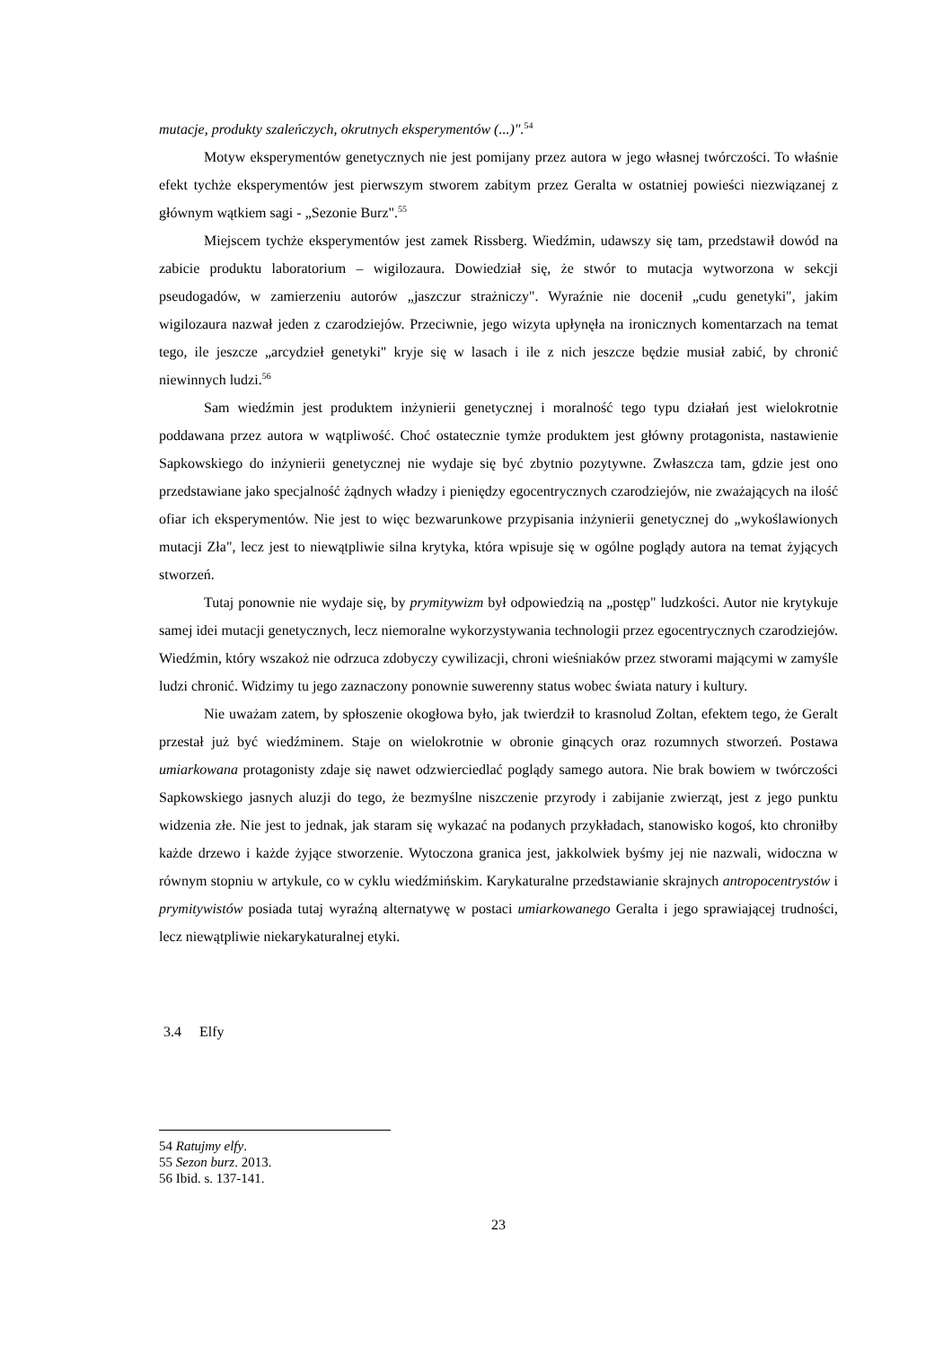mutacje, produkty szaleńczych, okrutnych eksperymentów (...)".<sup>54</sup>
Motyw eksperymentów genetycznych nie jest pomijany przez autora w jego własnej twórczości. To właśnie efekt tychże eksperymentów jest pierwszym stworem zabitym przez Geralta w ostatniej powieści niezwiązanej z głównym wątkiem sagi - „Sezonie Burz".<sup>55</sup>
Miejscem tychże eksperymentów jest zamek Rissberg. Wiedźmin, udawszy się tam, przedstawił dowód na zabicie produktu laboratorium – wigilozaura. Dowiedział się, że stwór to mutacja wytworzona w sekcji pseudogadów, w zamierzeniu autorów „jaszczur strażniczy". Wyraźnie nie docenił „cudu genetyki", jakim wigilozaura nazwał jeden z czarodziejów. Przeciwnie, jego wizyta upłynęła na ironicznych komentarzach na temat tego, ile jeszcze „arcydzieł genetyki" kryje się w lasach i ile z nich jeszcze będzie musiał zabić, by chronić niewinnych ludzi.<sup>56</sup>
Sam wiedźmin jest produktem inżynierii genetycznej i moralność tego typu działań jest wielokrotnie poddawana przez autora w wątpliwość. Choć ostatecznie tymże produktem jest główny protagonista, nastawienie Sapkowskiego do inżynierii genetycznej nie wydaje się być zbytnio pozytywne. Zwłaszcza tam, gdzie jest ono przedstawiane jako specjalność żądnych władzy i pieniędzy egocentrycznych czarodziejów, nie zważających na ilość ofiar ich eksperymentów. Nie jest to więc bezwarunkowe przypisania inżynierii genetycznej do „wykoślawionych mutacji Zła", lecz jest to niewątpliwie silna krytyka, która wpisuje się w ogólne poglądy autora na temat żyjących stworzeń.
Tutaj ponownie nie wydaje się, by prymitywizm był odpowiedzią na „postęp" ludzkości. Autor nie krytykuje samej idei mutacji genetycznych, lecz niemoralne wykorzystywania technologii przez egocentrycznych czarodziejów. Wiedźmin, który wszakoż nie odrzuca zdobyczy cywilizacji, chroni wieśniaków przez stworami mającymi w zamyśle ludzi chronić. Widzimy tu jego zaznaczony ponownie suwerenny status wobec świata natury i kultury.
Nie uważam zatem, by spłoszenie okogłowa było, jak twierdził to krasnolud Zoltan, efektem tego, że Geralt przestał już być wiedźminem. Staje on wielokrotnie w obronie ginących oraz rozumnych stworzeń. Postawa umiarkowana protagonisty zdaje się nawet odzwierciedlać poglądy samego autora. Nie brak bowiem w twórczości Sapkowskiego jasnych aluzji do tego, że bezmyślne niszczenie przyrody i zabijanie zwierząt, jest z jego punktu widzenia złe. Nie jest to jednak, jak staram się wykazać na podanych przykładach, stanowisko kogoś, kto chroniłby każde drzewo i każde żyjące stworzenie. Wytoczona granica jest, jakkolwiek byśmy jej nie nazwali, widoczna w równym stopniu w artykule, co w cyklu wiedźmińskim. Karykaturalne przedstawianie skrajnych antropocentrystów i prymitywistów posiada tutaj wyraźną alternatywę w postaci umiarkowanego Geralta i jego sprawiającej trudności, lecz niewątpliwie niekarykaturalnej etyki.
3.4 Elfy
54 Ratujmy elfy.
55 Sezon burz. 2013.
56 Ibid. s. 137-141.
23